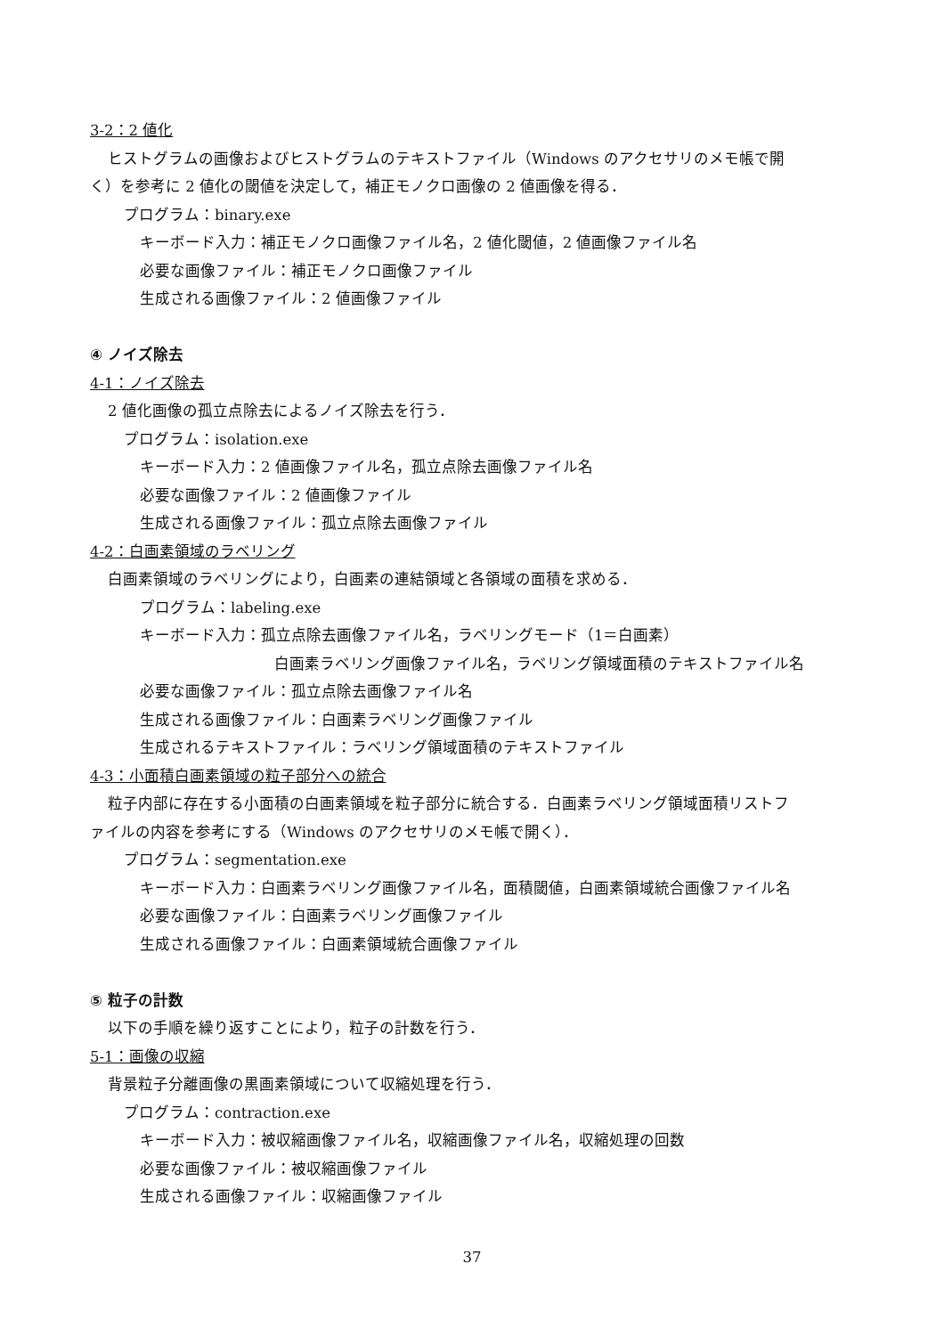3-2：2 値化
ヒストグラムの画像およびヒストグラムのテキストファイル（Windows のアクセサリのメモ帳で開
く）を参考に 2 値化の閾値を決定して，補正モノクロ画像の 2 値画像を得る．
プログラム：binary.exe
キーボード入力：補正モノクロ画像ファイル名，2 値化閾値，2 値画像ファイル名
必要な画像ファイル：補正モノクロ画像ファイル
生成される画像ファイル：2 値画像ファイル
④ ノイズ除去
4-1：ノイズ除去
2 値化画像の孤立点除去によるノイズ除去を行う．
プログラム：isolation.exe
キーボード入力：2 値画像ファイル名，孤立点除去画像ファイル名
必要な画像ファイル：2 値画像ファイル
生成される画像ファイル：孤立点除去画像ファイル
4-2：白画素領域のラベリング
白画素領域のラベリングにより，白画素の連結領域と各領域の面積を求める．
プログラム：labeling.exe
キーボード入力：孤立点除去画像ファイル名，ラベリングモード（1＝白画素）
白画素ラベリング画像ファイル名，ラベリング領域面積のテキストファイル名
必要な画像ファイル：孤立点除去画像ファイル名
生成される画像ファイル：白画素ラベリング画像ファイル
生成されるテキストファイル：ラベリング領域面積のテキストファイル
4-3：小面積白画素領域の粒子部分への統合
粒子内部に存在する小面積の白画素領域を粒子部分に統合する．白画素ラベリング領域面積リストフ
ァイルの内容を参考にする（Windows のアクセサリのメモ帳で開く）．
プログラム：segmentation.exe
キーボード入力：白画素ラベリング画像ファイル名，面積閾値，白画素領域統合画像ファイル名
必要な画像ファイル：白画素ラベリング画像ファイル
生成される画像ファイル：白画素領域統合画像ファイル
⑤ 粒子の計数
以下の手順を繰り返すことにより，粒子の計数を行う．
5-1：画像の収縮
背景粒子分離画像の黒画素領域について収縮処理を行う．
プログラム：contraction.exe
キーボード入力：被収縮画像ファイル名，収縮画像ファイル名，収縮処理の回数
必要な画像ファイル：被収縮画像ファイル
生成される画像ファイル：収縮画像ファイル
37